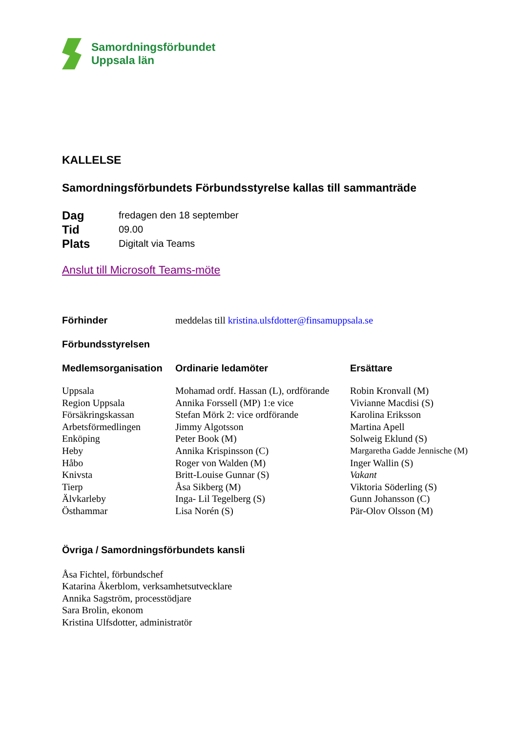Samordningsförbundet
Uppsala län
KALLELSE
Samordningsförbundets Förbundsstyrelse kallas till sammanträde
Dag fredagen den 18 september
Tid 09.00
Plats Digitalt via Teams
Anslut till Microsoft Teams-möte
Förhinder meddelas till kristina.ulsfdotter@finsamuppsala.se
Förbundsstyrelsen
| Medlemsorganisation | Ordinarie ledamöter | Ersättare |
| --- | --- | --- |
| Uppsala | Mohamad ordf. Hassan (L), ordförande | Robin Kronvall (M) |
| Region Uppsala | Annika Forssell (MP) 1:e vice | Vivianne Macdisi (S) |
| Försäkringskassan | Stefan Mörk 2: vice ordförande | Karolina Eriksson |
| Arbetsförmedlingen | Jimmy Algotsson | Martina Apell |
| Enköping | Peter Book (M) | Solweig Eklund (S) |
| Heby | Annika Krispinsson (C) | Margaretha Gadde Jennische (M) |
| Håbo | Roger von Walden (M) | Inger Wallin (S) |
| Knivsta | Britt-Louise Gunnar (S) | Vakant |
| Tierp | Åsa Sikberg (M) | Viktoria Söderling (S) |
| Älvkarleby | Inga- Lil Tegelberg (S) | Gunn Johansson (C) |
| Östhammar | Lisa Norén (S) | Pär-Olov Olsson (M) |
Övriga / Samordningsförbundets kansli
Åsa Fichtel, förbundschef
Katarina Åkerblom, verksamhetsutvecklare
Annika Sagström, processtödjare
Sara Brolin, ekonom
Kristina Ulfsdotter, administratör